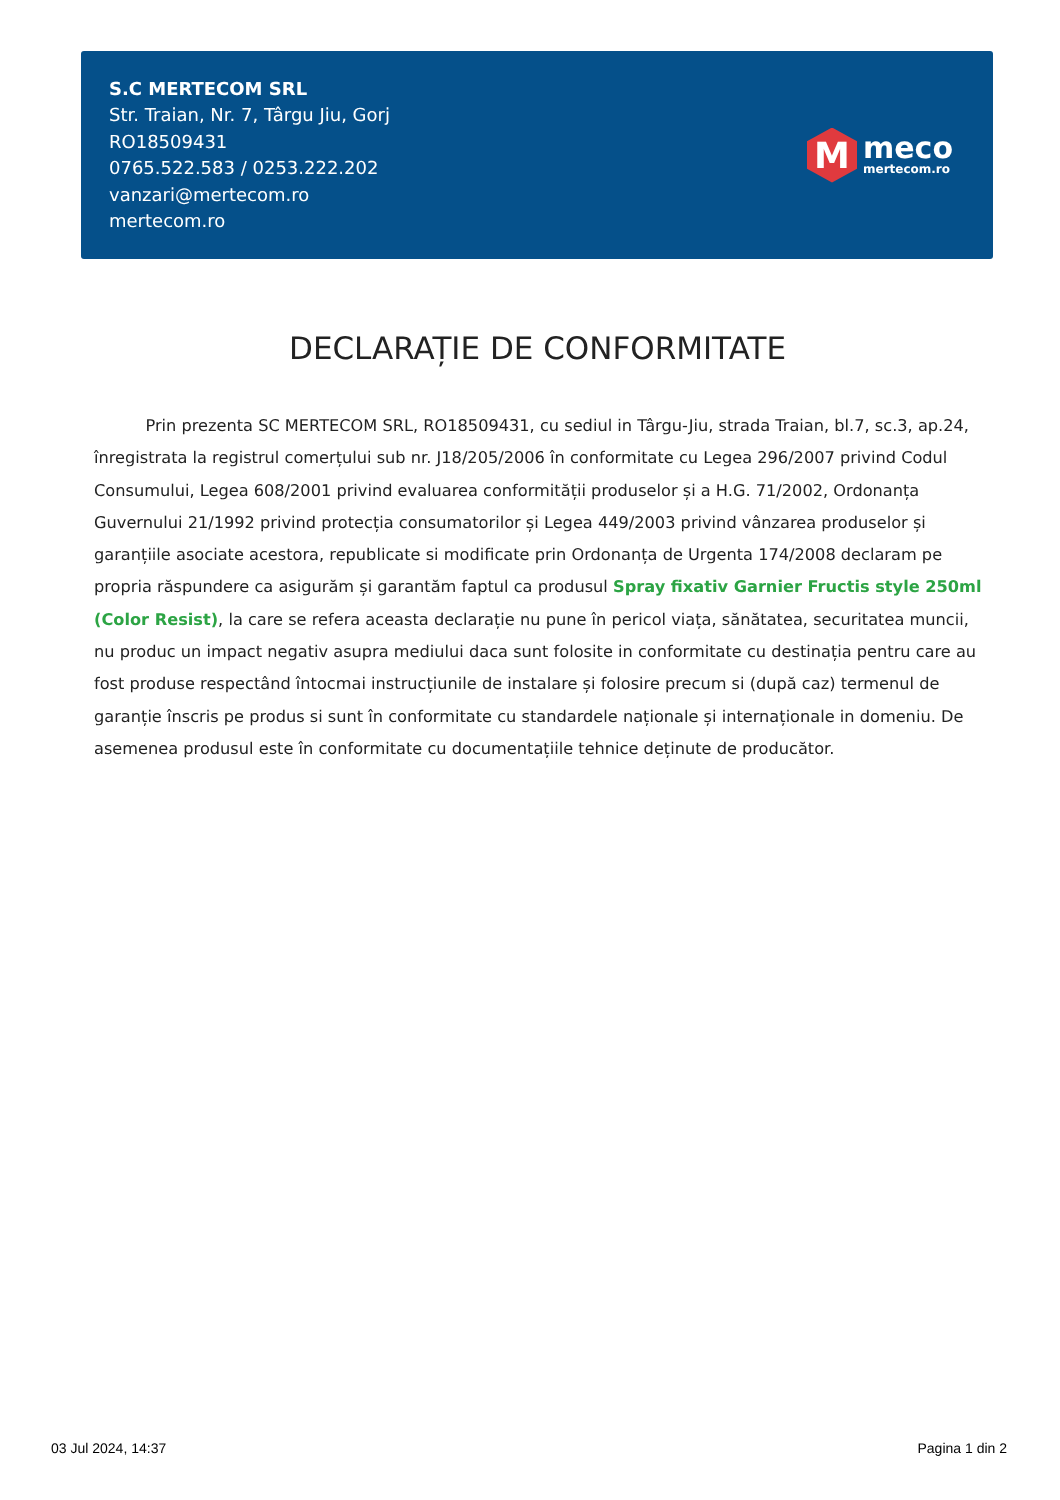S.C MERTECOM SRL
Str. Traian, Nr. 7, Târgu Jiu, Gorj
RO18509431
0765.522.583 / 0253.222.202
vanzari@mertecom.ro
mertecom.ro
M
meco
mertecom.ro
DECLARAȚIE DE CONFORMITATE
Prin prezenta SC MERTECOM SRL, RO18509431, cu sediul in Târgu-Jiu, strada Traian, bl.7, sc.3, ap.24, înregistrata la registrul comerțului sub nr. J18/205/2006 în conformitate cu Legea 296/2007 privind Codul Consumului, Legea 608/2001 privind evaluarea conformității produselor și a H.G. 71/2002, Ordonanța Guvernului 21/1992 privind protecția consumatorilor și Legea 449/2003 privind vânzarea produselor și garanțiile asociate acestora, republicate si modificate prin Ordonanța de Urgenta 174/2008 declaram pe propria răspundere ca asigurăm și garantăm faptul ca produsul Spray fixativ Garnier Fructis style 250ml (Color Resist), la care se refera aceasta declarație nu pune în pericol viața, sănătatea, securitatea muncii, nu produc un impact negativ asupra mediului daca sunt folosite in conformitate cu destinația pentru care au fost produse respectând întocmai instrucțiunile de instalare și folosire precum si (după caz) termenul de garanție înscris pe produs si sunt în conformitate cu standardele naționale și internaționale in domeniu. De asemenea produsul este în conformitate cu documentațiile tehnice deținute de producător.
03 Jul 2024, 14:37 Pagina 1 din 2